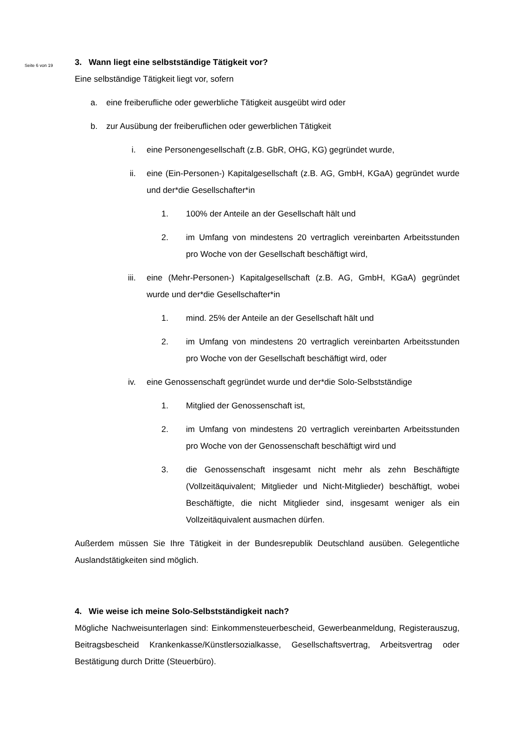Seite 6 von 19
3. Wann liegt eine selbstständige Tätigkeit vor?
Eine selbständige Tätigkeit liegt vor, sofern
a. eine freiberufliche oder gewerbliche Tätigkeit ausgeübt wird oder
b. zur Ausübung der freiberuflichen oder gewerblichen Tätigkeit
i. eine Personengesellschaft (z.B. GbR, OHG, KG) gegründet wurde,
ii. eine (Ein-Personen-) Kapitalgesellschaft (z.B. AG, GmbH, KGaA) gegründet wurde und der*die Gesellschafter*in
1. 100% der Anteile an der Gesellschaft hält und
2. im Umfang von mindestens 20 vertraglich vereinbarten Arbeitsstunden pro Woche von der Gesellschaft beschäftigt wird,
iii. eine (Mehr-Personen-) Kapitalgesellschaft (z.B. AG, GmbH, KGaA) gegründet wurde und der*die Gesellschafter*in
1. mind. 25% der Anteile an der Gesellschaft hält und
2. im Umfang von mindestens 20 vertraglich vereinbarten Arbeitsstunden pro Woche von der Gesellschaft beschäftigt wird, oder
iv. eine Genossenschaft gegründet wurde und der*die Solo-Selbstständige
1. Mitglied der Genossenschaft ist,
2. im Umfang von mindestens 20 vertraglich vereinbarten Arbeitsstunden pro Woche von der Genossenschaft beschäftigt wird und
3. die Genossenschaft insgesamt nicht mehr als zehn Beschäftigte (Vollzeitäquivalent; Mitglieder und Nicht-Mitglieder) beschäftigt, wobei Beschäftigte, die nicht Mitglieder sind, insgesamt weniger als ein Vollzeitäquivalent ausmachen dürfen.
Außerdem müssen Sie Ihre Tätigkeit in der Bundesrepublik Deutschland ausüben. Gelegentliche Auslandstätigkeiten sind möglich.
4. Wie weise ich meine Solo-Selbstständigkeit nach?
Mögliche Nachweisunterlagen sind: Einkommensteuerbescheid, Gewerbeanmeldung, Registerauszug, Beitragsbescheid Krankenkasse/Künstlersozialkasse, Gesellschaftsvertrag, Arbeitsvertrag oder Bestätigung durch Dritte (Steuerbüro).